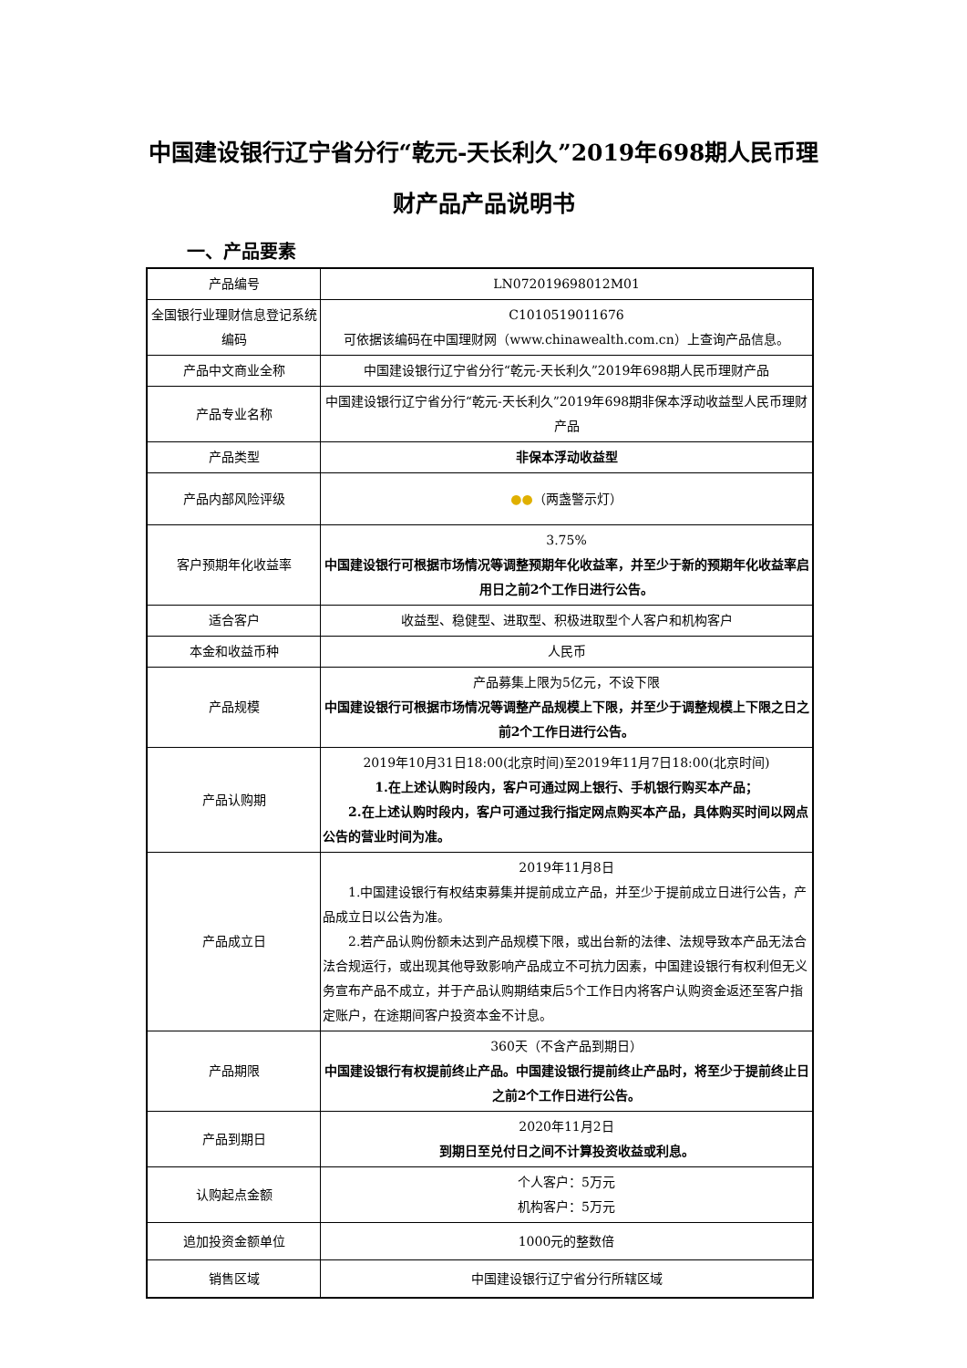中国建设银行辽宁省分行“乾元-天长利久”2019年698期人民币理财产品产品说明书
一、产品要素
| 产品编号 | LN072019698012M01 |
| 全国银行业理财信息登记系统编码 | C1010519011676 可依据该编码在中国理财网（www.chinawealth.com.cn）上查询产品信息。 |
| 产品中文商业全称 | 中国建设银行辽宁省分行“乾元-天长利久”2019年698期人民币理财产品 |
| 产品专业名称 | 中国建设银行辽宁省分行“乾元-天长利久”2019年698期非保本浮动收益型人民币理财产品 |
| 产品类型 | 非保本浮动收益型 |
| 产品内部风险评级 | ●● （两盏警示灯） |
| 客户预期年化收益率 | 3.75% 中国建设银行可根据市场情况等调整预期年化收益率，并至少于新的预期年化收益率启用日之前2个工作日进行公告。 |
| 适合客户 | 收益型、稳健型、进取型、积极进取型个人客户和机构客户 |
| 本金和收益币种 | 人民币 |
| 产品规模 | 产品募集上限为5亿元，不设下限 中国建设银行可根据市场情况等调整产品规模上下限，并至少于调整规模上下限之日之前2个工作日进行公告。 |
| 产品认购期 | 2019年10月31日18:00(北京时间)至2019年11月7日18:00(北京时间) 1.在上述认购时段内，客户可通过网上银行、手机银行购买本产品； 2.在上述认购时段内，客户可通过我行指定网点购买本产品，具体购买时间以网点公告的营业时间为准。 |
| 产品成立日 | 2019年11月8日 1.中国建设银行有权结束募集并提前成立产品，并至少于提前成立日进行公告，产品成立日以公告为准。 2.若产品认购份额未达到产品规模下限，或出台新的法律、法规导致本产品无法合法合规运行，或出现其他导致影响产品成立不可抗力因素，中国建设银行有权利但无义务宣布产品不成立，并于产品认购期结束后5个工作日内将客户认购资金返还至客户指定账户，在途期间客户投资本金不计息。 |
| 产品期限 | 360天（不含产品到期日） 中国建设银行有权提前终止产品。中国建设银行提前终止产品时，将至少于提前终止日之前2个工作日进行公告。 |
| 产品到期日 | 2020年11月2日 到期日至兑付日之间不计算投资收益或利息。 |
| 认购起点金额 | 个人客户：5万元 机构客户：5万元 |
| 追加投资金额单位 | 1000元的整数倍 |
| 销售区域 | 中国建设银行辽宁省分行所辖区域 |